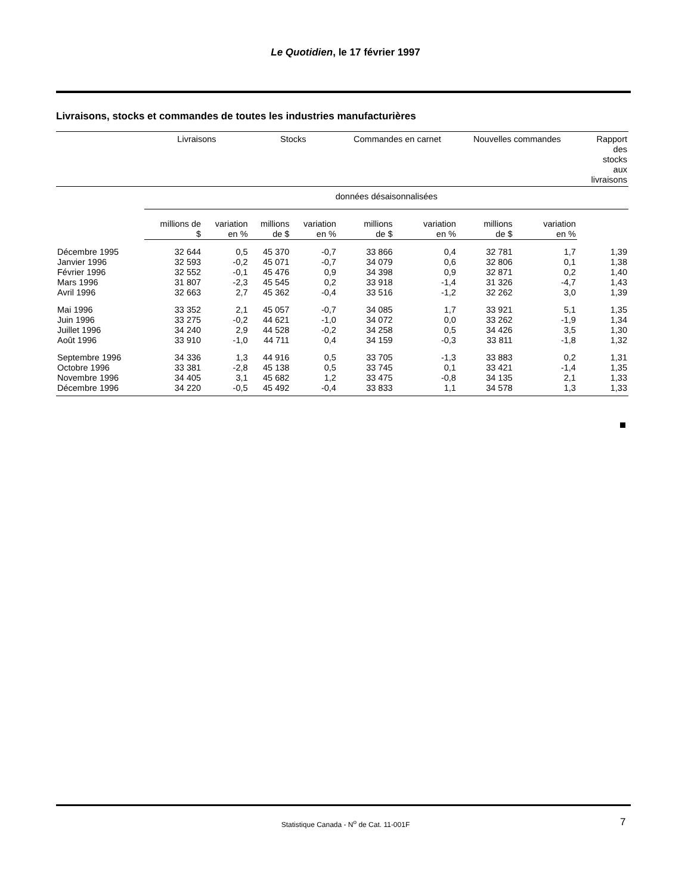Le Quotidien, le 17 février 1997
Livraisons, stocks et commandes de toutes les industries manufacturières
| | Livraisons | | Stocks | | Commandes en carnet | | Nouvelles commandes | | Rapport des stocks aux livraisons |
| --- | --- | --- | --- | --- | --- | --- | --- | --- | --- |
| | données désaisonnalisées | | | | | | | | |
| | millions de $ | variation en % | millions de $ | variation en % | millions de $ | variation en % | millions de $ | variation en % | |
| Décembre 1995 | 32 644 | 0,5 | 45 370 | -0,7 | 33 866 | 0,4 | 32 781 | 1,7 | 1,39 |
| Janvier 1996 | 32 593 | -0,2 | 45 071 | -0,7 | 34 079 | 0,6 | 32 806 | 0,1 | 1,38 |
| Février 1996 | 32 552 | -0,1 | 45 476 | 0,9 | 34 398 | 0,9 | 32 871 | 0,2 | 1,40 |
| Mars 1996 | 31 807 | -2,3 | 45 545 | 0,2 | 33 918 | -1,4 | 31 326 | -4,7 | 1,43 |
| Avril 1996 | 32 663 | 2,7 | 45 362 | -0,4 | 33 516 | -1,2 | 32 262 | 3,0 | 1,39 |
| Mai 1996 | 33 352 | 2,1 | 45 057 | -0,7 | 34 085 | 1,7 | 33 921 | 5,1 | 1,35 |
| Juin 1996 | 33 275 | -0,2 | 44 621 | -1,0 | 34 072 | 0,0 | 33 262 | -1,9 | 1,34 |
| Juillet 1996 | 34 240 | 2,9 | 44 528 | -0,2 | 34 258 | 0,5 | 34 426 | 3,5 | 1,30 |
| Août 1996 | 33 910 | -1,0 | 44 711 | 0,4 | 34 159 | -0,3 | 33 811 | -1,8 | 1,32 |
| Septembre 1996 | 34 336 | 1,3 | 44 916 | 0,5 | 33 705 | -1,3 | 33 883 | 0,2 | 1,31 |
| Octobre 1996 | 33 381 | -2,8 | 45 138 | 0,5 | 33 745 | 0,1 | 33 421 | -1,4 | 1,35 |
| Novembre 1996 | 34 405 | 3,1 | 45 682 | 1,2 | 33 475 | -0,8 | 34 135 | 2,1 | 1,33 |
| Décembre 1996 | 34 220 | -0,5 | 45 492 | -0,4 | 33 833 | 1,1 | 34 578 | 1,3 | 1,33 |
Statistique Canada - N<sup>o</sup> de Cat. 11-001F 7